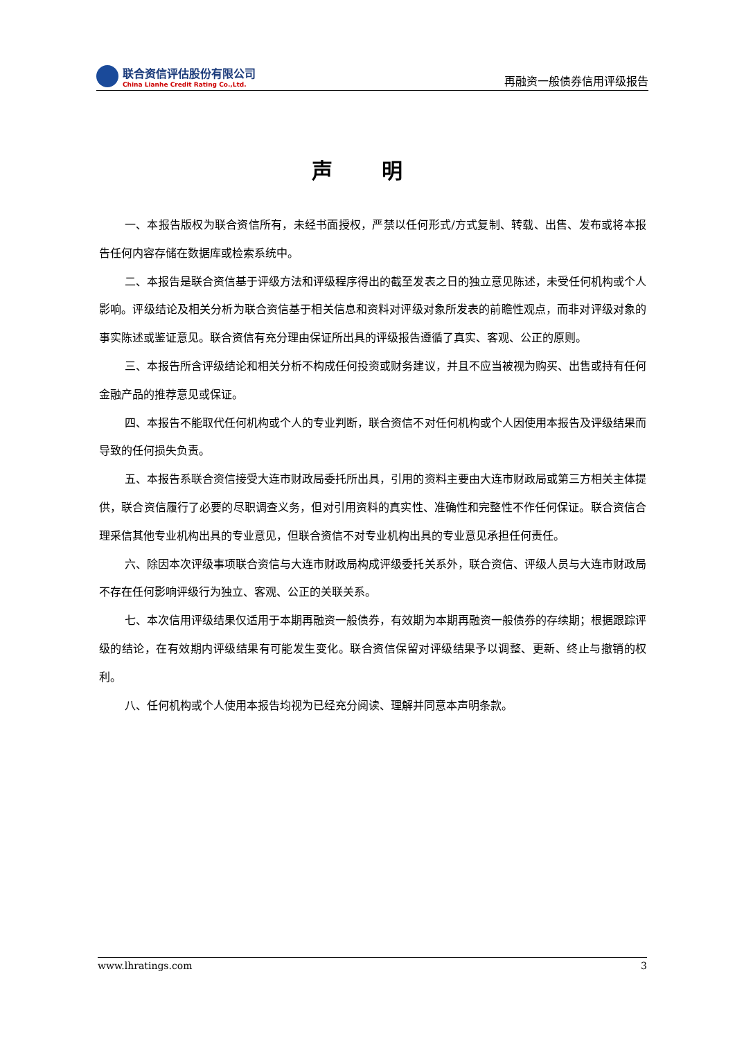联合资信评估股份有限公司
China Lianhe Credit Rating Co.,Ltd.
再融资一般债券信用评级报告
声 明
一、本报告版权为联合资信所有，未经书面授权，严禁以任何形式/方式复制、转载、出售、发布或将本报告任何内容存储在数据库或检索系统中。
二、本报告是联合资信基于评级方法和评级程序得出的截至发表之日的独立意见陈述，未受任何机构或个人影响。评级结论及相关分析为联合资信基于相关信息和资料对评级对象所发表的前瞻性观点，而非对评级对象的事实陈述或鉴证意见。联合资信有充分理由保证所出具的评级报告遵循了真实、客观、公正的原则。
三、本报告所含评级结论和相关分析不构成任何投资或财务建议，并且不应当被视为购买、出售或持有任何金融产品的推荐意见或保证。
四、本报告不能取代任何机构或个人的专业判断，联合资信不对任何机构或个人因使用本报告及评级结果而导致的任何损失负责。
五、本报告系联合资信接受大连市财政局委托所出具，引用的资料主要由大连市财政局或第三方相关主体提供，联合资信履行了必要的尽职调查义务，但对引用资料的真实性、准确性和完整性不作任何保证。联合资信合理采信其他专业机构出具的专业意见，但联合资信不对专业机构出具的专业意见承担任何责任。
六、除因本次评级事项联合资信与大连市财政局构成评级委托关系外，联合资信、评级人员与大连市财政局不存在任何影响评级行为独立、客观、公正的关联关系。
七、本次信用评级结果仅适用于本期再融资一般债券，有效期为本期再融资一般债券的存续期；根据跟踪评级的结论，在有效期内评级结果有可能发生变化。联合资信保留对评级结果予以调整、更新、终止与撤销的权利。
八、任何机构或个人使用本报告均视为已经充分阅读、理解并同意本声明条款。
www.lhratings.com 3